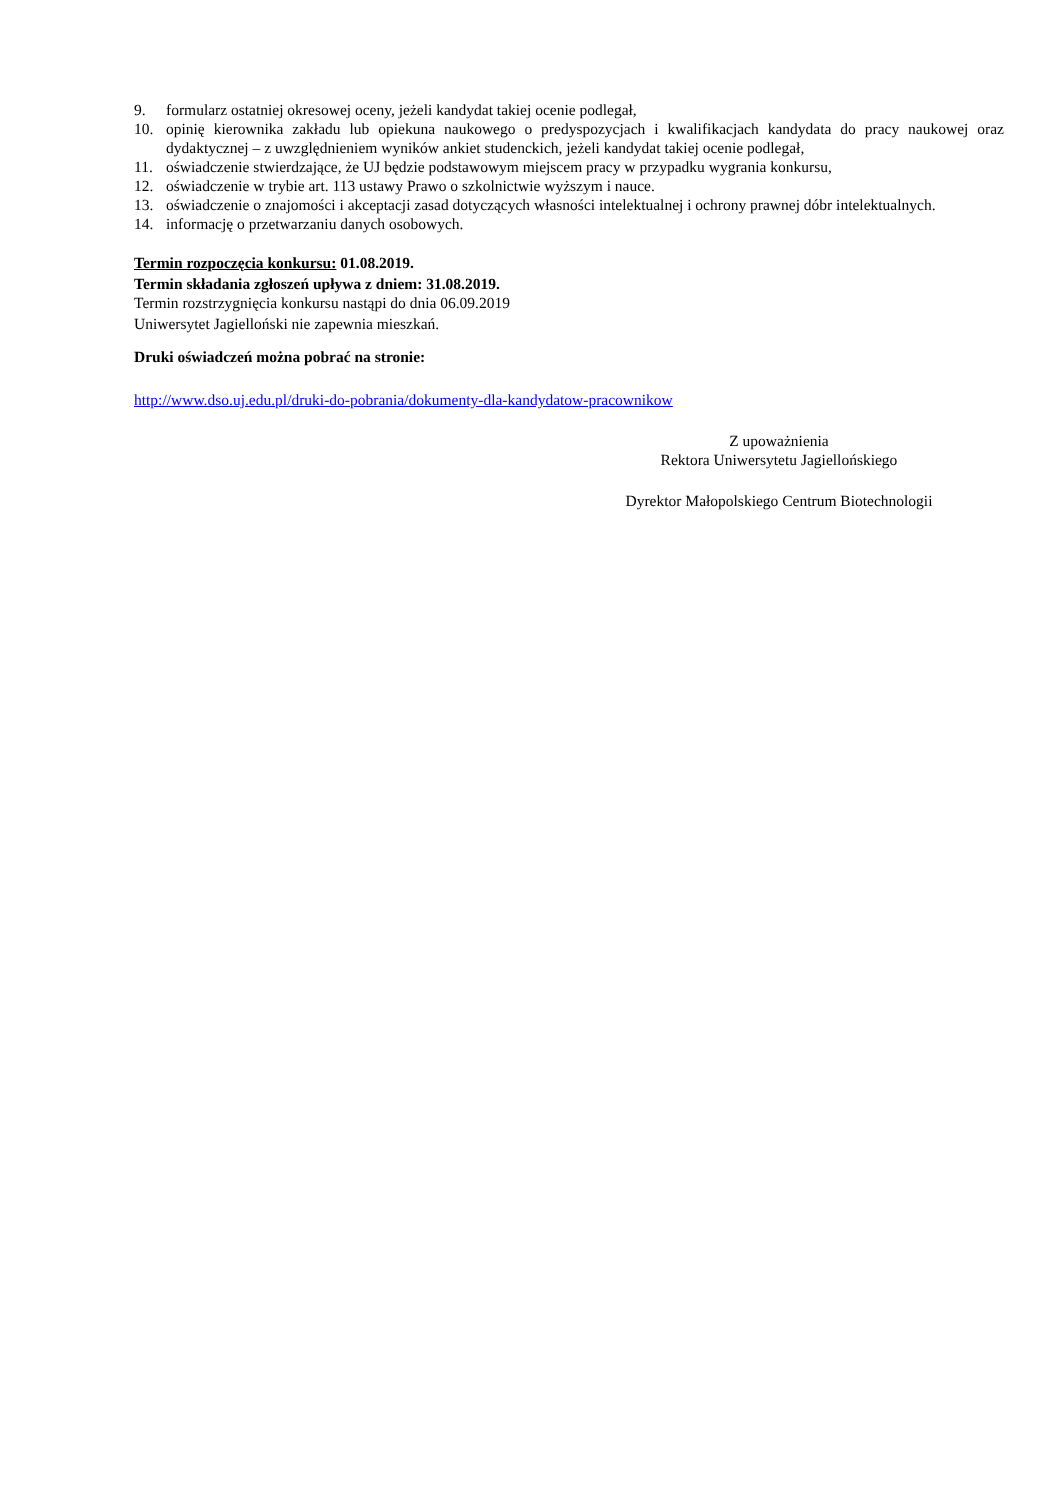9. formularz ostatniej okresowej oceny, jeżeli kandydat takiej ocenie podlegał,
10. opinię kierownika zakładu lub opiekuna naukowego o predyspozycjach i kwalifikacjach kandydata do pracy naukowej oraz dydaktycznej – z uwzględnieniem wyników ankiet studenckich, jeżeli kandydat takiej ocenie podlegał,
11. oświadczenie stwierdzające, że UJ będzie podstawowym miejscem pracy w przypadku wygrania konkursu,
12. oświadczenie w trybie art. 113 ustawy Prawo o szkolnictwie wyższym i nauce.
13. oświadczenie o znajomości i akceptacji zasad dotyczących własności intelektualnej i ochrony prawnej dóbr intelektualnych.
14. informację o przetwarzaniu danych osobowych.
Termin rozpoczęcia konkursu: 01.08.2019.
Termin składania zgłoszeń upływa z dniem: 31.08.2019.
Termin rozstrzygnięcia konkursu nastąpi do dnia 06.09.2019
Uniwersytet Jagielloński nie zapewnia mieszkań.
Druki oświadczeń można pobrać na stronie:
http://www.dso.uj.edu.pl/druki-do-pobrania/dokumenty-dla-kandydatow-pracownikow
Z upoważnienia
Rektora Uniwersytetu Jagiellońskiego
Dyrektor Małopolskiego Centrum Biotechnologii